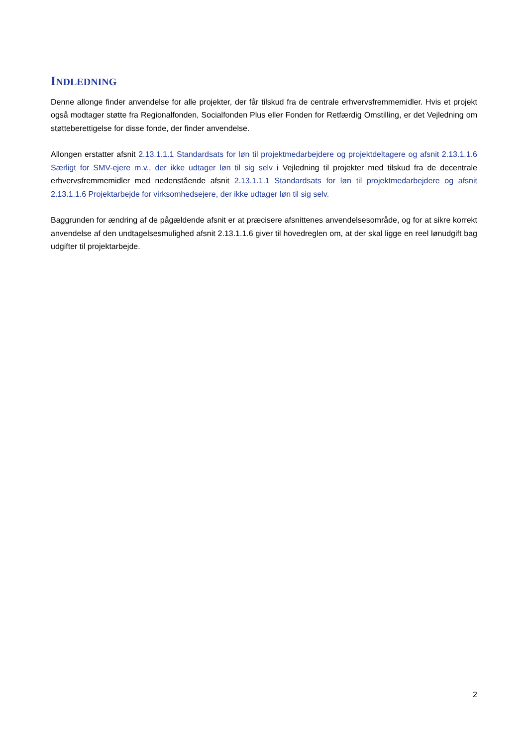INDLEDNING
Denne allonge finder anvendelse for alle projekter, der får tilskud fra de centrale erhvervsfremmemidler. Hvis et projekt også modtager støtte fra Regionalfonden, Socialfonden Plus eller Fonden for Retfærdig Omstilling, er det Vejledning om støtteberettigelse for disse fonde, der finder anvendelse.
Allongen erstatter afsnit 2.13.1.1.1 Standardsats for løn til projektmedarbejdere og projektdeltagere og afsnit 2.13.1.1.6 Særligt for SMV-ejere m.v., der ikke udtager løn til sig selv i Vejledning til projekter med tilskud fra de decentrale erhvervsfremmemidler med nedenstående afsnit 2.13.1.1.1 Standardsats for løn til projektmedarbejdere og afsnit 2.13.1.1.6 Projektarbejde for virksomhedsejere, der ikke udtager løn til sig selv.
Baggrunden for ændring af de pågældende afsnit er at præcisere afsnittenes anvendelsesområde, og for at sikre korrekt anvendelse af den undtagelsesmulighed afsnit 2.13.1.1.6 giver til hovedreglen om, at der skal ligge en reel lønudgift bag udgifter til projektarbejde.
2